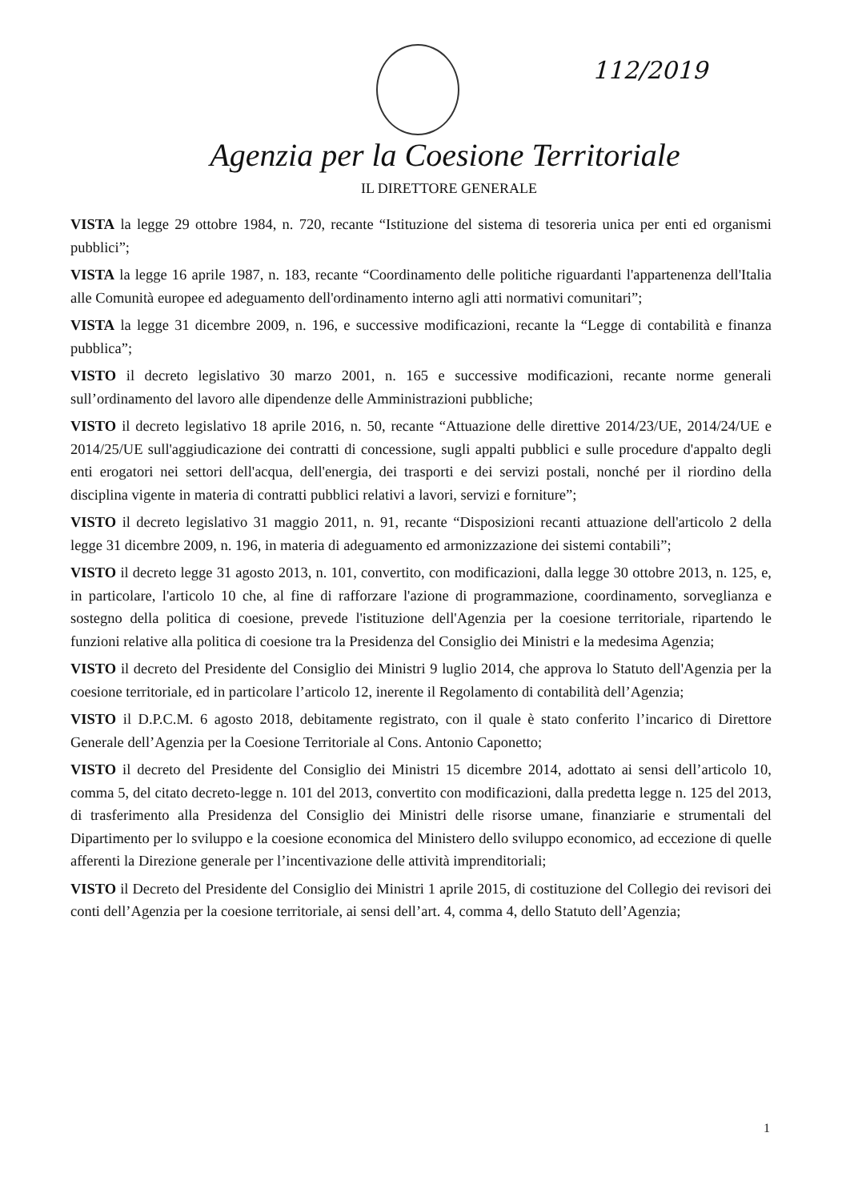112/2019
Agenzia per la Coesione Territoriale
IL DIRETTORE GENERALE
VISTA la legge 29 ottobre 1984, n. 720, recante “Istituzione del sistema di tesoreria unica per enti ed organismi pubblici”;
VISTA la legge 16 aprile 1987, n. 183, recante “Coordinamento delle politiche riguardanti l'appartenenza dell'Italia alle Comunità europee ed adeguamento dell'ordinamento interno agli atti normativi comunitari”;
VISTA la legge 31 dicembre 2009, n. 196, e successive modificazioni, recante la “Legge di contabilità e finanza pubblica”;
VISTO il decreto legislativo 30 marzo 2001, n. 165 e successive modificazioni, recante norme generali sull’ordinamento del lavoro alle dipendenze delle Amministrazioni pubbliche;
VISTO il decreto legislativo 18 aprile 2016, n. 50, recante “Attuazione delle direttive 2014/23/UE, 2014/24/UE e 2014/25/UE sull'aggiudicazione dei contratti di concessione, sugli appalti pubblici e sulle procedure d'appalto degli enti erogatori nei settori dell'acqua, dell'energia, dei trasporti e dei servizi postali, nonché per il riordino della disciplina vigente in materia di contratti pubblici relativi a lavori, servizi e forniture”;
VISTO il decreto legislativo 31 maggio 2011, n. 91, recante “Disposizioni recanti attuazione dell'articolo 2 della legge 31 dicembre 2009, n. 196, in materia di adeguamento ed armonizzazione dei sistemi contabili”;
VISTO il decreto legge 31 agosto 2013, n. 101, convertito, con modificazioni, dalla legge 30 ottobre 2013, n. 125, e, in particolare, l'articolo 10 che, al fine di rafforzare l'azione di programmazione, coordinamento, sorveglianza e sostegno della politica di coesione, prevede l'istituzione dell'Agenzia per la coesione territoriale, ripartendo le funzioni relative alla politica di coesione tra la Presidenza del Consiglio dei Ministri e la medesima Agenzia;
VISTO il decreto del Presidente del Consiglio dei Ministri 9 luglio 2014, che approva lo Statuto dell'Agenzia per la coesione territoriale, ed in particolare l’articolo 12, inerente il Regolamento di contabilità dell’Agenzia;
VISTO il D.P.C.M. 6 agosto 2018, debitamente registrato, con il quale è stato conferito l’incarico di Direttore Generale dell’Agenzia per la Coesione Territoriale al Cons. Antonio Caponetto;
VISTO il decreto del Presidente del Consiglio dei Ministri 15 dicembre 2014, adottato ai sensi dell’articolo 10, comma 5, del citato decreto-legge n. 101 del 2013, convertito con modificazioni, dalla predetta legge n. 125 del 2013, di trasferimento alla Presidenza del Consiglio dei Ministri delle risorse umane, finanziarie e strumentali del Dipartimento per lo sviluppo e la coesione economica del Ministero dello sviluppo economico, ad eccezione di quelle afferenti la Direzione generale per l’incentivazione delle attività imprenditoriali;
VISTO il Decreto del Presidente del Consiglio dei Ministri 1 aprile 2015, di costituzione del Collegio dei revisori dei conti dell’Agenzia per la coesione territoriale, ai sensi dell’art. 4, comma 4, dello Statuto dell’Agenzia;
1